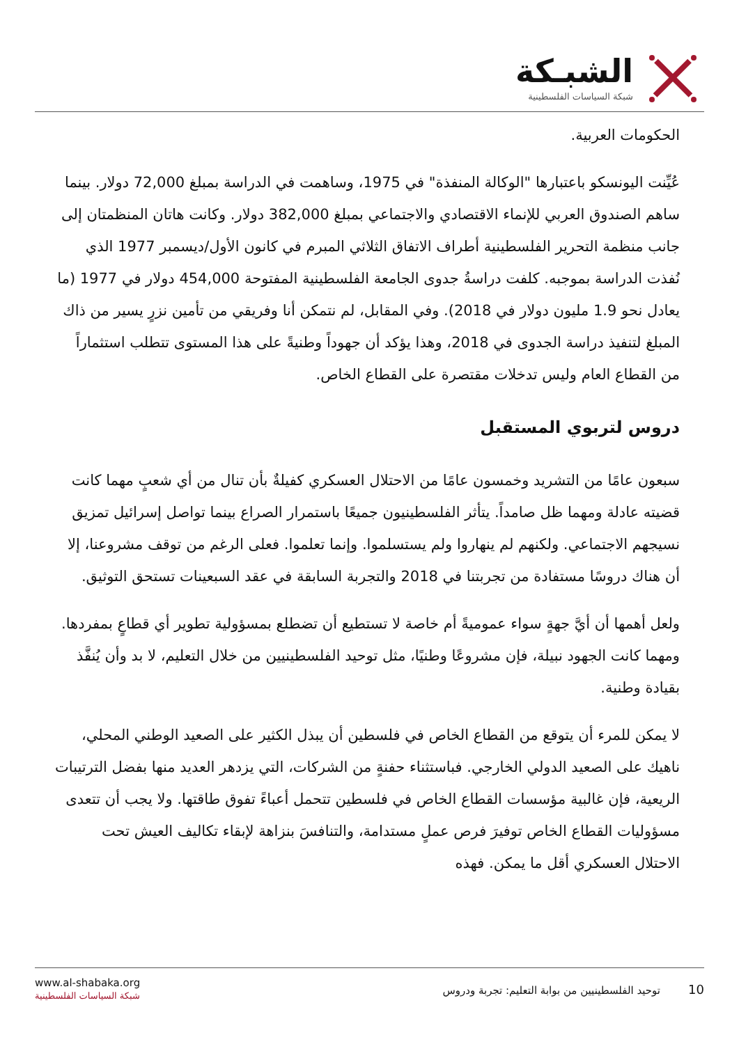الشبـكة
شبكة السياسات الفلسطينية
الحكومات العربية.
عُيِّنت اليونسكو باعتبارها "الوكالة المنفذة" في 1975، وساهمت في الدراسة بمبلغ 72,000 دولار. بينما ساهم الصندوق العربي للإنماء الاقتصادي والاجتماعي بمبلغ 382,000 دولار. وكانت هاتان المنظمتان إلى جانب منظمة التحرير الفلسطينية أطراف الاتفاق الثلاثي المبرم في كانون الأول/ديسمبر 1977 الذي نُفذت الدراسة بموجبه. كلفت دراسةُ جدوى الجامعة الفلسطينية المفتوحة 454,000 دولار في 1977 (ما يعادل نحو 1.9 مليون دولار في 2018). وفي المقابل، لم نتمكن أنا وفريقي من تأمين نزرٍ يسير من ذاك المبلغ لتنفيذ دراسة الجدوى في 2018، وهذا يؤكد أن جهوداً وطنيةً على هذا المستوى تتطلب استثماراً من القطاع العام وليس تدخلات مقتصرة على القطاع الخاص.
دروس لتربوي المستقبل
سبعون عامًا من التشريد وخمسون عامًا من الاحتلال العسكري كفيلةٌ بأن تنال من أي شعبٍ مهما كانت قضيته عادلة ومهما ظل صامداً. يتأثر الفلسطينيون جميعًا باستمرار الصراع بينما تواصل إسرائيل تمزيق نسيجهم الاجتماعي. ولكنهم لم ينهاروا ولم يستسلموا. وإنما تعلموا. فعلى الرغم من توقف مشروعنا، إلا أن هناك دروسًا مستفادة من تجربتنا في 2018 والتجربة السابقة في عقد السبعينات تستحق التوثيق.
ولعل أهمها أن أيَّ جهةٍ سواء عموميةً أم خاصة لا تستطيع أن تضطلع بمسؤولية تطوير أي قطاعٍ بمفردها. ومهما كانت الجهود نبيلة، فإن مشروعًا وطنيًا، مثل توحيد الفلسطينيين من خلال التعليم، لا بد وأن يُنفَّذ بقيادة وطنية.
لا يمكن للمرء أن يتوقع من القطاع الخاص في فلسطين أن يبذل الكثير على الصعيد الوطني المحلي، ناهيك على الصعيد الدولي الخارجي. فباستثناء حفنةٍ من الشركات، التي يزدهر العديد منها بفضل الترتيبات الريعية، فإن غالبية مؤسسات القطاع الخاص في فلسطين تتحمل أعباءً تفوق طاقتها. ولا يجب أن تتعدى مسؤوليات القطاع الخاص توفيرَ فرص عملٍ مستدامة، والتنافسَ بنزاهة لإبقاء تكاليف العيش تحت الاحتلال العسكري أقل ما يمكن. فهذه
www.al-shabaka.org
شبكة السياسات الفلسطينية
10 توحيد الفلسطينيين من بوابة التعليم: تجربة ودروس